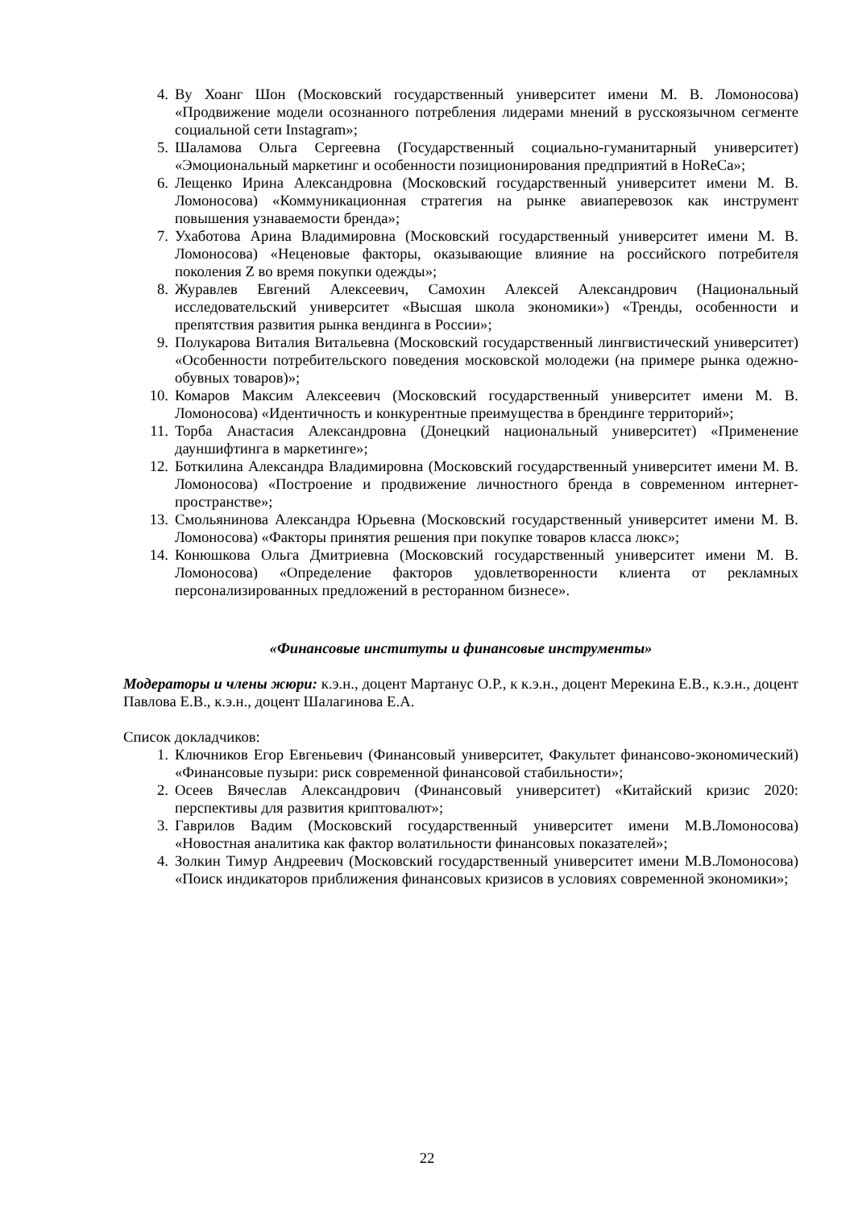4. Ву Хоанг Шон (Московский государственный университет имени М. В. Ломоносова) «Продвижение модели осознанного потребления лидерами мнений в русскоязычном сегменте социальной сети Instagram»;
5. Шаламова Ольга Сергеевна (Государственный социально-гуманитарный университет) «Эмоциональный маркетинг и особенности позиционирования предприятий в HoReCa»;
6. Лещенко Ирина Александровна (Московский государственный университет имени М. В. Ломоносова) «Коммуникационная стратегия на рынке авиаперевозок как инструмент повышения узнаваемости бренда»;
7. Ухаботова Арина Владимировна (Московский государственный университет имени М. В. Ломоносова) «Неценовые факторы, оказывающие влияние на российского потребителя поколения Z во время покупки одежды»;
8. Журавлев Евгений Алексеевич, Самохин Алексей Александрович (Национальный исследовательский университет «Высшая школа экономики») «Тренды, особенности и препятствия развития рынка вендинга в России»;
9. Полукарова Виталия Витальевна (Московский государственный лингвистический университет) «Особенности потребительского поведения московской молодежи (на примере рынка одежно-обувных товаров)»;
10. Комаров Максим Алексеевич (Московский государственный университет имени М. В. Ломоносова) «Идентичность и конкурентные преимущества в брендинге территорий»;
11. Торба Анастасия Александровна (Донецкий национальный университет) «Применение дауншифтинга в маркетинге»;
12. Боткилина Александра Владимировна (Московский государственный университет имени М. В. Ломоносова) «Построение и продвижение личностного бренда в современном интернет-пространстве»;
13. Смольянинова Александра Юрьевна (Московский государственный университет имени М. В. Ломоносова) «Факторы принятия решения при покупке товаров класса люкс»;
14. Конюшкова Ольга Дмитриевна (Московский государственный университет имени М. В. Ломоносова) «Определение факторов удовлетворенности клиента от рекламных персонализированных предложений в ресторанном бизнесе».
«Финансовые институты и финансовые инструменты»
Модераторы и члены жюри: к.э.н., доцент Мартанус О.Р., к к.э.н., доцент Мерекина Е.В., к.э.н., доцент Павлова Е.В., к.э.н., доцент Шалагинова Е.А.
Список докладчиков:
1. Ключников Егор Евгеньевич (Финансовый университет, Факультет финансово-экономический) «Финансовые пузыри: риск современной финансовой стабильности»;
2. Осеев Вячеслав Александрович (Финансовый университет) «Китайский кризис 2020: перспективы для развития криптовалют»;
3. Гаврилов Вадим (Московский государственный университет имени М.В.Ломоносова) «Новостная аналитика как фактор волатильности финансовых показателей»;
4. Золкин Тимур Андреевич (Московский государственный университет имени М.В.Ломоносова) «Поиск индикаторов приближения финансовых кризисов в условиях современной экономики»;
22